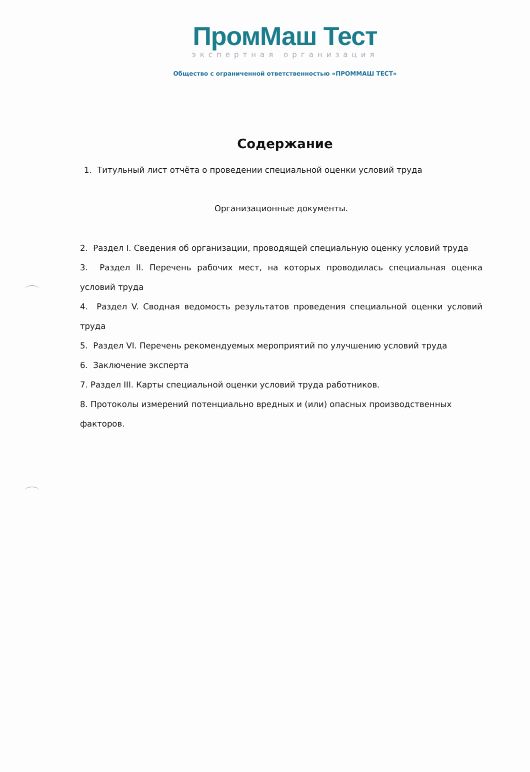ПромМаш Тест
экспертная организация
Общество с ограниченной ответственностью «ПРОММАШ ТЕСТ»
Содержание
1. Титульный лист отчёта о проведении специальной оценки условий труда
Организационные документы.
2. Раздел I. Сведения об организации, проводящей специальную оценку условий труда
3. Раздел II. Перечень рабочих мест, на которых проводилась специальная оценка условий труда
4. Раздел V. Сводная ведомость результатов проведения специальной оценки условий труда
5. Раздел VI. Перечень рекомендуемых мероприятий по улучшению условий труда
6. Заключение эксперта
7. Раздел III. Карты специальной оценки условий труда работников.
8. Протоколы измерений потенциально вредных и (или) опасных производственных факторов.